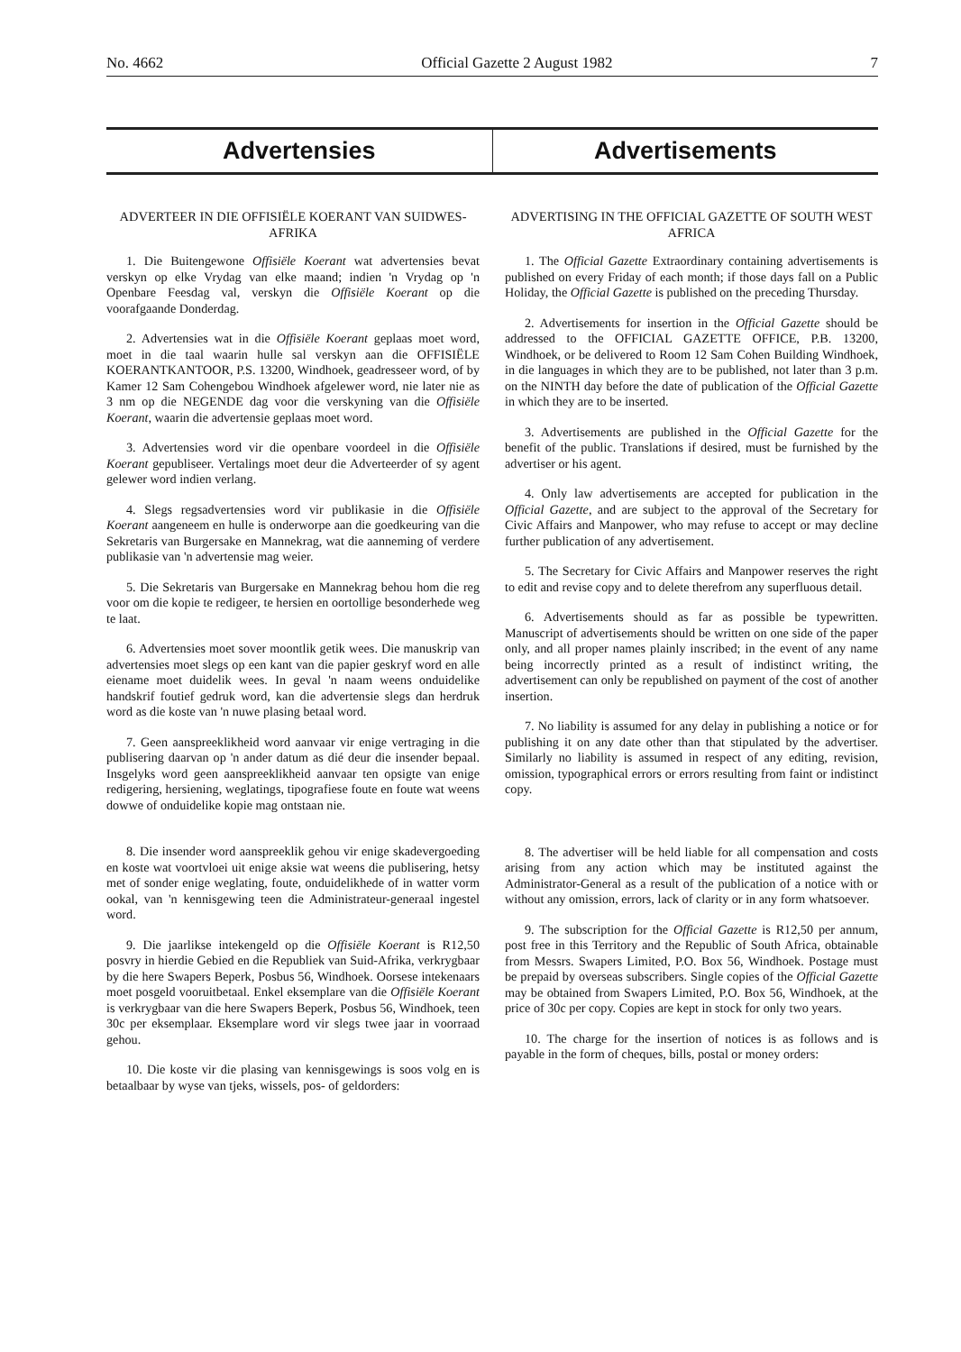No. 4662 Official Gazette 2 August 1982 7
Advertensies Advertisements
ADVERTEER IN DIE OFFISIËLE KOERANT VAN SUIDWES-AFRIKA
1. Die Buitengewone Offisiële Koerant wat advertensies bevat verskyn op elke Vrydag van elke maand; indien 'n Vrydag op 'n Openbare Feesdag val, verskyn die Offisiële Koerant op die voorafgaande Donderdag.
2. Advertensies wat in die Offisiële Koerant geplaas moet word, moet in die taal waarin hulle sal verskyn aan die OFFISIËLE KOERANTKANTOOR, P.S. 13200, Windhoek, geadresseer word, of by Kamer 12 Sam Cohengebou Windhoek afgelewer word, nie later nie as 3 nm op die NEGENDE dag voor die verskyning van die Offisiële Koerant, waarin die advertensie geplaas moet word.
3. Advertensies word vir die openbare voordeel in die Offisiële Koerant gepubliseer. Vertalings moet deur die Adverteerder of sy agent gelewer word indien verlang.
4. Slegs regsadvertensies word vir publikasie in die Offisiële Koerant aangeneem en hulle is onderworpe aan die goedkeuring van die Sekretaris van Burgersake en Mannekrag, wat die aanneming of verdere publikasie van 'n advertensie mag weier.
5. Die Sekretaris van Burgersake en Mannekrag behou hom die reg voor om die kopie te redigeer, te hersien en oortollige besonderhede weg te laat.
6. Advertensies moet sover moontlik getik wees. Die manuskrip van advertensies moet slegs op een kant van die papier geskryf word en alle eiename moet duidelik wees. In geval 'n naam weens onduidelike handskrif foutief gedruk word, kan die advertensie slegs dan herdruk word as die koste van 'n nuwe plasing betaal word.
7. Geen aanspreeklikheid word aanvaar vir enige vertraging in die publisering daarvan op 'n ander datum as dié deur die insender bepaal. Insgelyks word geen aanspreeklikheid aanvaar ten opsigte van enige redigering, hersiening, weglatings, tipografiese foute en foute wat weens dowwe of onduidelike kopie mag ontstaan nie.
8. Die insender word aanspreeklik gehou vir enige skadevergoeding en koste wat voortvloei uit enige aksie wat weens die publisering, hetsy met of sonder enige weglating, foute, onduidelikhede of in watter vorm ookal, van 'n kennisgewing teen die Administrateur-generaal ingestel word.
9. Die jaarlikse intekengeld op die Offisiële Koerant is R12,50 posvry in hierdie Gebied en die Republiek van Suid-Afrika, verkrygbaar by die here Swapers Beperk, Posbus 56, Windhoek. Oorsese intekenaars moet posgeld vooruitbetaal. Enkel eksemplare van die Offisiële Koerant is verkrygbaar van die here Swapers Beperk, Posbus 56, Windhoek, teen 30c per eksemplaar. Eksemplare word vir slegs twee jaar in voorraad gehou.
10. Die koste vir die plasing van kennisgewings is soos volg en is betaalbaar by wyse van tjeks, wissels, pos- of geldorders:
ADVERTISING IN THE OFFICIAL GAZETTE OF SOUTH WEST AFRICA
1. The Official Gazette Extraordinary containing advertisements is published on every Friday of each month; if those days fall on a Public Holiday, the Official Gazette is published on the preceding Thursday.
2. Advertisements for insertion in the Official Gazette should be addressed to the OFFICIAL GAZETTE OFFICE, P.B. 13200, Windhoek, or be delivered to Room 12 Sam Cohen Building Windhoek, in die languages in which they are to be published, not later than 3 p.m. on the NINTH day before the date of publication of the Official Gazette in which they are to be inserted.
3. Advertisements are published in the Official Gazette for the benefit of the public. Translations if desired, must be furnished by the advertiser or his agent.
4. Only law advertisements are accepted for publication in the Official Gazette, and are subject to the approval of the Secretary for Civic Affairs and Manpower, who may refuse to accept or may decline further publication of any advertisement.
5. The Secretary for Civic Affairs and Manpower reserves the right to edit and revise copy and to delete therefrom any superfluous detail.
6. Advertisements should as far as possible be typewritten. Manuscript of advertisements should be written on one side of the paper only, and all proper names plainly inscribed; in the event of any name being incorrectly printed as a result of indistinct writing, the advertisement can only be republished on payment of the cost of another insertion.
7. No liability is assumed for any delay in publishing a notice or for publishing it on any date other than that stipulated by the advertiser. Similarly no liability is assumed in respect of any editing, revision, omission, typographical errors or errors resulting from faint or indistinct copy.
8. The advertiser will be held liable for all compensation and costs arising from any action which may be instituted against the Administrator-General as a result of the publication of a notice with or without any omission, errors, lack of clarity or in any form whatsoever.
9. The subscription for the Official Gazette is R12,50 per annum, post free in this Territory and the Republic of South Africa, obtainable from Messrs. Swapers Limited, P.O. Box 56, Windhoek. Postage must be prepaid by overseas subscribers. Single copies of the Official Gazette may be obtained from Swapers Limited, P.O. Box 56, Windhoek, at the price of 30c per copy. Copies are kept in stock for only two years.
10. The charge for the insertion of notices is as follows and is payable in the form of cheques, bills, postal or money orders: